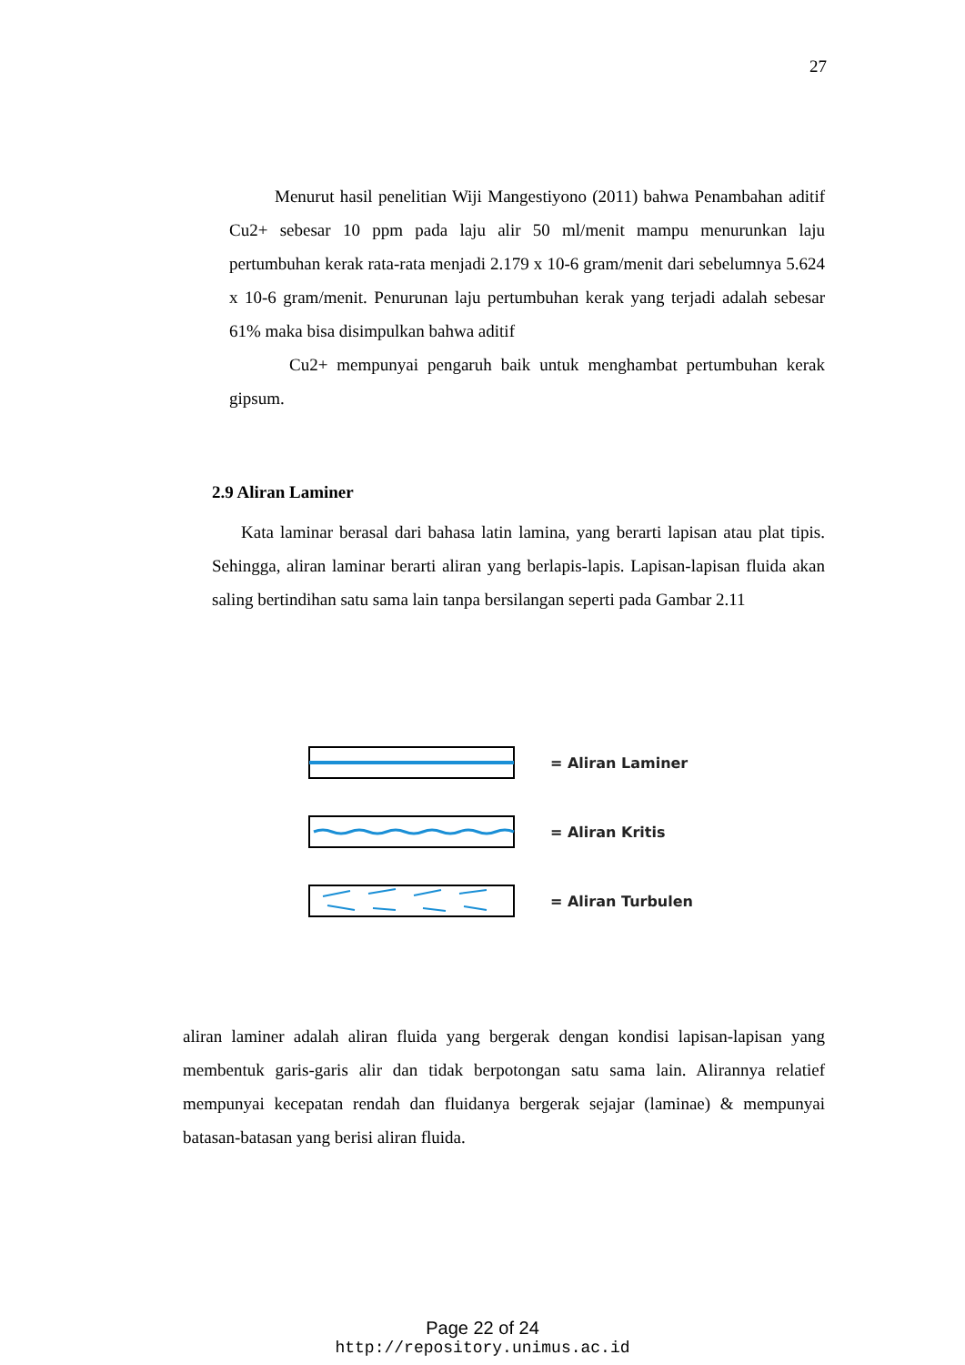27
Menurut hasil penelitian Wiji Mangestiyono (2011) bahwa Penambahan aditif Cu2+ sebesar 10 ppm pada laju alir 50 ml/menit mampu menurunkan laju pertumbuhan kerak rata-rata menjadi 2.179 x 10-6 gram/menit dari sebelumnya 5.624 x 10-6 gram/menit. Penurunan laju pertumbuhan kerak yang terjadi adalah sebesar 61% maka bisa disimpulkan bahwa aditif
Cu2+ mempunyai pengaruh baik untuk menghambat pertumbuhan kerak gipsum.
2.9 Aliran Laminer
Kata laminar berasal dari bahasa latin lamina, yang berarti lapisan atau plat tipis. Sehingga, aliran laminar berarti aliran yang berlapis-lapis. Lapisan-lapisan fluida akan saling bertindihan satu sama lain tanpa bersilangan seperti pada Gambar 2.11
= Aliran Laminer
= Aliran Kritis
= Aliran Turbulen
aliran laminer adalah aliran fluida yang bergerak dengan kondisi lapisan-lapisan yang membentuk garis-garis alir dan tidak berpotongan satu sama lain. Alirannya relatief mempunyai kecepatan rendah dan fluidanya bergerak sejajar (laminae) & mempunyai batasan-batasan yang berisi aliran fluida.
Page 22 of 24
http://repository.unimus.ac.id